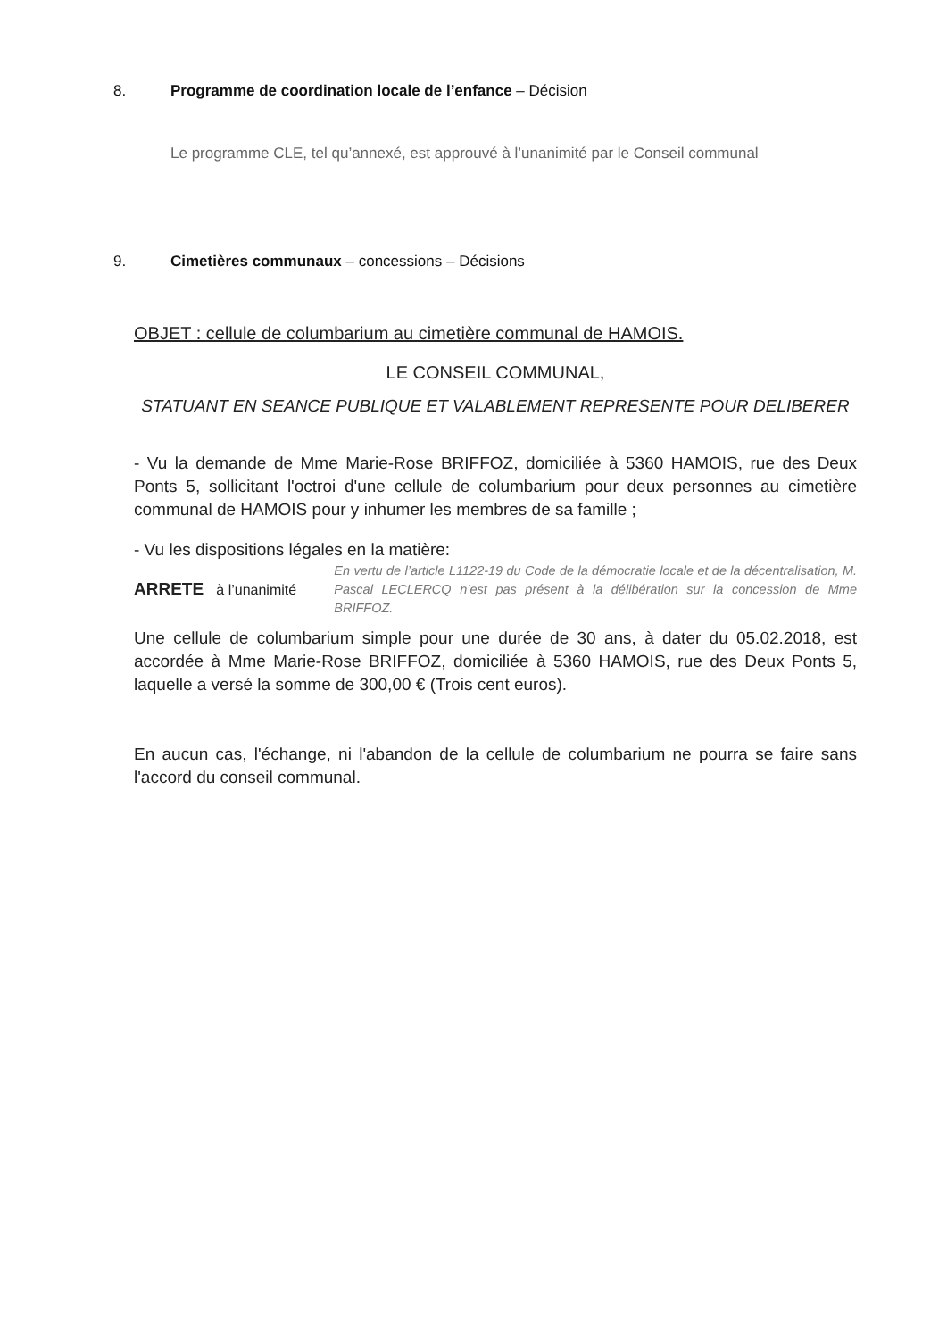8. Programme de coordination locale de l’enfance – Décision
Le programme CLE, tel qu’annexé, est approuvé à l’unanimité par le Conseil communal
9. Cimetières communaux – concessions – Décisions
OBJET : cellule de columbarium au cimetière communal de HAMOIS.
LE CONSEIL COMMUNAL,
STATUANT EN SEANCE PUBLIQUE ET VALABLEMENT REPRESENTE POUR DELIBERER
- Vu la demande de Mme Marie-Rose BRIFFOZ, domiciliée à 5360 HAMOIS, rue des Deux Ponts 5, sollicitant l'octroi d'une cellule de columbarium pour deux personnes au cimetière communal de HAMOIS pour y inhumer les membres de sa famille ;
- Vu les dispositions légales en la matière:
ARRETE à l’unanimité
En vertu de l’article L1122-19 du Code de la démocratie locale et de la décentralisation, M. Pascal LECLERCQ n’est pas présent à la délibération sur la concession de Mme BRIFFOZ.
Une cellule de columbarium simple pour une durée de 30 ans, à dater du 05.02.2018, est accordée à Mme Marie-Rose BRIFFOZ, domiciliée à 5360 HAMOIS, rue des Deux Ponts 5, laquelle a versé la somme de 300,00 € (Trois cent euros).
En aucun cas, l'échange, ni l'abandon de la cellule de columbarium ne pourra se faire sans l'accord du conseil communal.